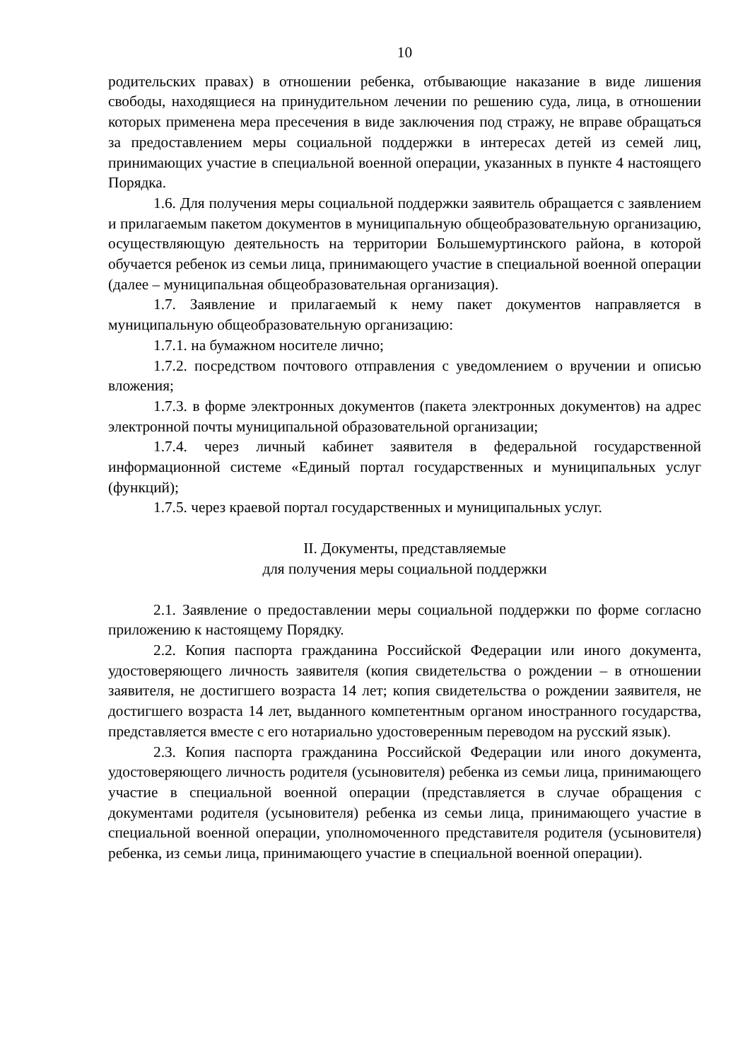10
родительских правах) в отношении ребенка, отбывающие наказание в виде лишения свободы, находящиеся на принудительном лечении по решению суда, лица, в отношении которых применена мера пресечения в виде заключения под стражу, не вправе обращаться за предоставлением меры социальной поддержки в интересах детей из семей лиц, принимающих участие в специальной военной операции, указанных в пункте 4 настоящего Порядка.
1.6. Для получения меры социальной поддержки заявитель обращается с заявлением и прилагаемым пакетом документов в муниципальную общеобразовательную организацию, осуществляющую деятельность на территории Большемуртинского района, в которой обучается ребенок из семьи лица, принимающего участие в специальной военной операции (далее – муниципальная общеобразовательная организация).
1.7. Заявление и прилагаемый к нему пакет документов направляется в муниципальную общеобразовательную организацию:
1.7.1. на бумажном носителе лично;
1.7.2. посредством почтового отправления с уведомлением о вручении и описью вложения;
1.7.3. в форме электронных документов (пакета электронных документов) на адрес электронной почты муниципальной образовательной организации;
1.7.4. через личный кабинет заявителя в федеральной государственной информационной системе «Единый портал государственных и муниципальных услуг (функций);
1.7.5. через краевой портал государственных и муниципальных услуг.
II. Документы, представляемые
для получения меры социальной поддержки
2.1. Заявление о предоставлении меры социальной поддержки по форме согласно приложению к настоящему Порядку.
2.2. Копия паспорта гражданина Российской Федерации или иного документа, удостоверяющего личность заявителя (копия свидетельства о рождении – в отношении заявителя, не достигшего возраста 14 лет; копия свидетельства о рождении заявителя, не достигшего возраста 14 лет, выданного компетентным органом иностранного государства, представляется вместе с его нотариально удостоверенным переводом на русский язык).
2.3. Копия паспорта гражданина Российской Федерации или иного документа, удостоверяющего личность родителя (усыновителя) ребенка из семьи лица, принимающего участие в специальной военной операции (представляется в случае обращения с документами родителя (усыновителя) ребенка из семьи лица, принимающего участие в специальной военной операции, уполномоченного представителя родителя (усыновителя) ребенка, из семьи лица, принимающего участие в специальной военной операции).